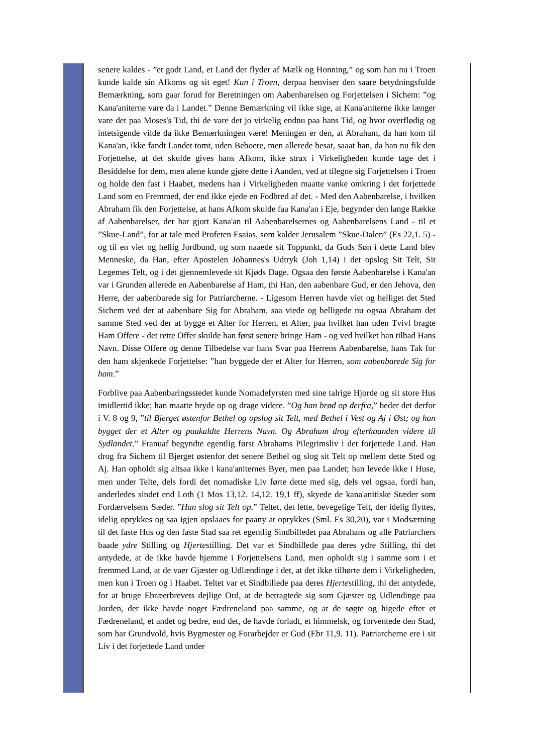senere kaldes - ”et godt Land, et Land der flyder af Mælk og Honning,” og som han nu i Troen kunde kalde sin Afkoms og sit eget! Kun i Troen, derpaa henviser den saare betydningsfulde Bemærkning, som gaar forud for Beretningen om Aabenbarelsen og Forjettelsen i Sichem: ”og Kana'aniterne vare da i Landet.” Denne Bemærkning vil ikke sige, at Kana'aniterne ikke længer vare det paa Moses's Tid, thi de vare det jo virkelig endnu paa hans Tid, og hvor overflødig og intetsigende vilde da ikke Bemærkningen være! Meningen er den, at Abraham, da han kom til Kana'an, ikke fandt Landet tomt, uden Beboere, men allerede besat, saaat han, da han nu fik den Forjettelse, at det skulde gives hans Afkom, ikke strax i Virkeligheden kunde tage det i Besiddelse for dem, men alene kunde gjøre dette i Aanden, ved at tilegne sig Forjettelsen i Troen og holde den fast i Haabet, medens han i Virkeligheden maatte vanke omkring i det forjettede Land som en Fremmed, der end ikke ejede en Fodbred af det. - Med den Aabenbarelse, i hvilken Abraham fik den Forjettelse, at hans Afkom skulde faa Kana'an i Eje, begynder den lange Række af Aabenbarelser, der har gjort Kana'an til Aabenbarelsernes og Aabenbarelsens Land - til et ”Skue-Land”, for at tale med Profeten Esaias, som kalder Jerusalem ”Skue-Dalen” (Es 22,1. 5) - og til en viet og hellig Jordbund, og som naaede sit Toppunkt, da Guds Søn i dette Land blev Menneske, da Han, efter Apostelen Johannes's Udtryk (Joh 1,14) i det opslog Sit Telt, Sit Legemes Telt, og i det gjennemlevede sit Kjøds Dage. Ogsaa den første Aabenbarelse i Kana'an var i Grunden allerede en Aabenbarelse af Ham, thi Han, den aabenbare Gud, er den Jehova, den Herre, der aabenbarede sig for Patriarcherne. - Ligesom Herren havde viet og helliget det Sted Sichem ved der at aabenbare Sig for Abraham, saa viede og helligede nu ogsaa Abraham det samme Sted ved der at bygge et Alter for Herren, et Alter, paa hvilket han uden Tvivl bragte Ham Offere - det rette Offer skulde han først senere bringe Ham - og ved hvilket han tilbad Hans Navn. Disse Offere og denne Tilbedelse var hans Svar paa Herrens Aabenbarelse, hans Tak for den ham skjenkede Forjettelse: ”han byggede der et Alter for Herren, som aabenbarede Sig for ham.”
Forblive paa Aabenbaringsstedet kunde Nomadefyrsten med sine talrige Hjorde og sit store Hus imidlertid ikke; han maatte bryde op og drage videre. ”Og han brød op derfra,” heder det derfor i V. 8 og 9, ”til Bjerget østenfor Bethel og opslog sit Telt, med Bethel i Vest og Aj i Øst; og han bygget der et Alter og paakaldte Herrens Navn. Og Abraham drog efterhaanden videre til Sydlandet.” Franuaf begyndte egentlig først Abrahams Pilegrimsliv i det forjettede Land. Han drog fra Sichem til Bjerget østenfor det senere Bethel og slog sit Telt op mellem dette Sted og Aj. Han opholdt sig altsaa ikke i kana'aniternes Byer, men paa Landet; han levede ikke i Huse, men under Telte, dels fordi det nomadiske Liv førte dette med sig, dels vel ogsaa, fordi han, anderledes sindet end Loth (1 Mos 13,12. 14,12. 19,1 ff), skyede de kana'anitiske Stæder som Fordærvelsens Sæder. ”Han slog sit Telt op.” Teltet, det lette, bevegelige Telt, der idelig flyttes, idelig oprykkes og saa igjen opslaaes for paany at oprykkes (Sml. Es 30,20), var i Modsætning til det faste Hus og den faste Stad saa ret egentlig Sindbilledet paa Abrahans og alle Patriarchers baade ydre Stilling og Hjertestilling. Det var et Sindbillede paa deres ydre Stilling, thi det antydede, at de ikke havde hjemme i Forjettelsens Land, men opholdt sig i samme som i et fremmed Land, at de vaer Gjæster og Udlændinge i det, at det ikke tilhørte dem i Virkeligheden, men kun i Troen og i Haabet. Teltet var et Sindbillede paa deres Hjertestilling, thi det antydede, for at bruge Ebræerbrevets dejlige Ord, at de betragtede sig som Gjæster og Udlendinge paa Jorden, der ikke havde noget Fædreneland paa samme, og at de søgte og higede efter et Fædreneland, et andet og bedre, end det, de havde forladt, et himmelsk, og forventede den Stad, som har Grundvold, hvis Bygmester og Forarbejder er Gud (Ebr 11,9. 11). Patriarcherne ere i sit Liv i det forjettede Land under